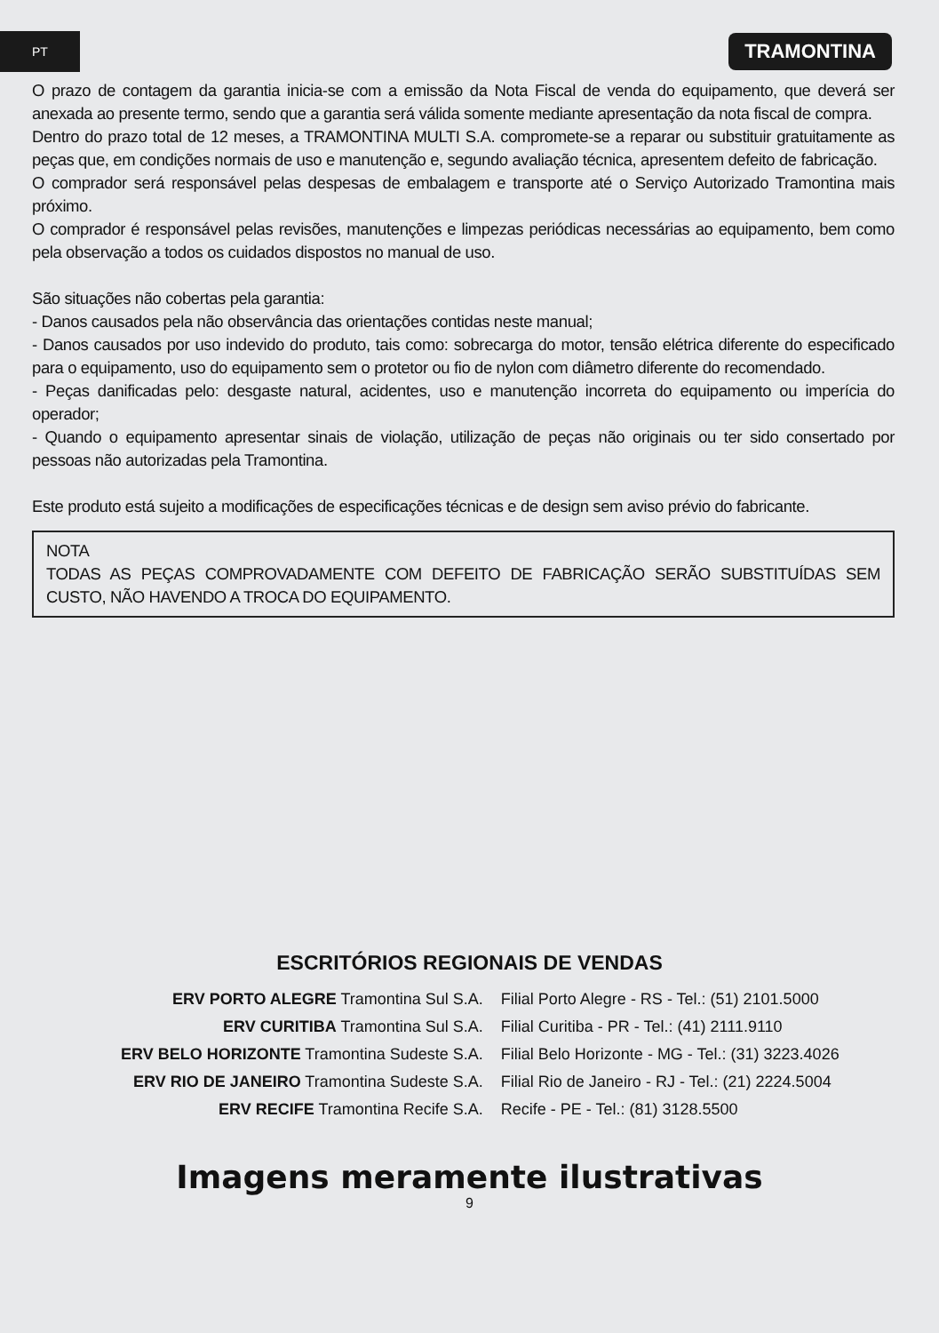PT
TRAMONTINA
O prazo de contagem da garantia inicia-se com a emissão da Nota Fiscal de venda do equipamento, que deverá ser anexada ao presente termo, sendo que a garantia será válida somente mediante apresentação da nota fiscal de compra.
Dentro do prazo total de 12 meses, a TRAMONTINA MULTI S.A. compromete-se a reparar ou substituir gratuitamente as peças que, em condições normais de uso e manutenção e, segundo avaliação técnica, apresentem defeito de fabricação.
O comprador será responsável pelas despesas de embalagem e transporte até o Serviço Autorizado Tramontina mais próximo.
O comprador é responsável pelas revisões, manutenções e limpezas periódicas necessárias ao equipamento, bem como pela observação a todos os cuidados dispostos no manual de uso.
São situações não cobertas pela garantia:
- Danos causados pela não observância das orientações contidas neste manual;
- Danos causados por uso indevido do produto, tais como: sobrecarga do motor, tensão elétrica diferente do especificado para o equipamento, uso do equipamento sem o protetor ou fio de nylon com diâmetro diferente do recomendado.
- Peças danificadas pelo: desgaste natural, acidentes, uso e manutenção incorreta do equipamento ou imperícia do operador;
- Quando o equipamento apresentar sinais de violação, utilização de peças não originais ou ter sido consertado por pessoas não autorizadas pela Tramontina.
Este produto está sujeito a modificações de especificações técnicas e de design sem aviso prévio do fabricante.
NOTA
TODAS AS PEÇAS COMPROVADAMENTE COM DEFEITO DE FABRICAÇÃO SERÃO SUBSTITUÍDAS SEM CUSTO, NÃO HAVENDO A TROCA DO EQUIPAMENTO.
ESCRITÓRIOS REGIONAIS DE VENDAS
| ERV PORTO ALEGRE Tramontina Sul S.A. | Filial Porto Alegre - RS - Tel.: (51) 2101.5000 |
| ERV CURITIBA Tramontina Sul S.A. | Filial Curitiba - PR - Tel.: (41) 2111.9110 |
| ERV BELO HORIZONTE Tramontina Sudeste S.A. | Filial Belo Horizonte - MG - Tel.: (31) 3223.4026 |
| ERV RIO DE JANEIRO Tramontina Sudeste S.A. | Filial Rio de Janeiro - RJ - Tel.: (21) 2224.5004 |
| ERV RECIFE Tramontina Recife S.A. | Recife - PE - Tel.: (81) 3128.5500 |
Imagens meramente ilustrativas
9